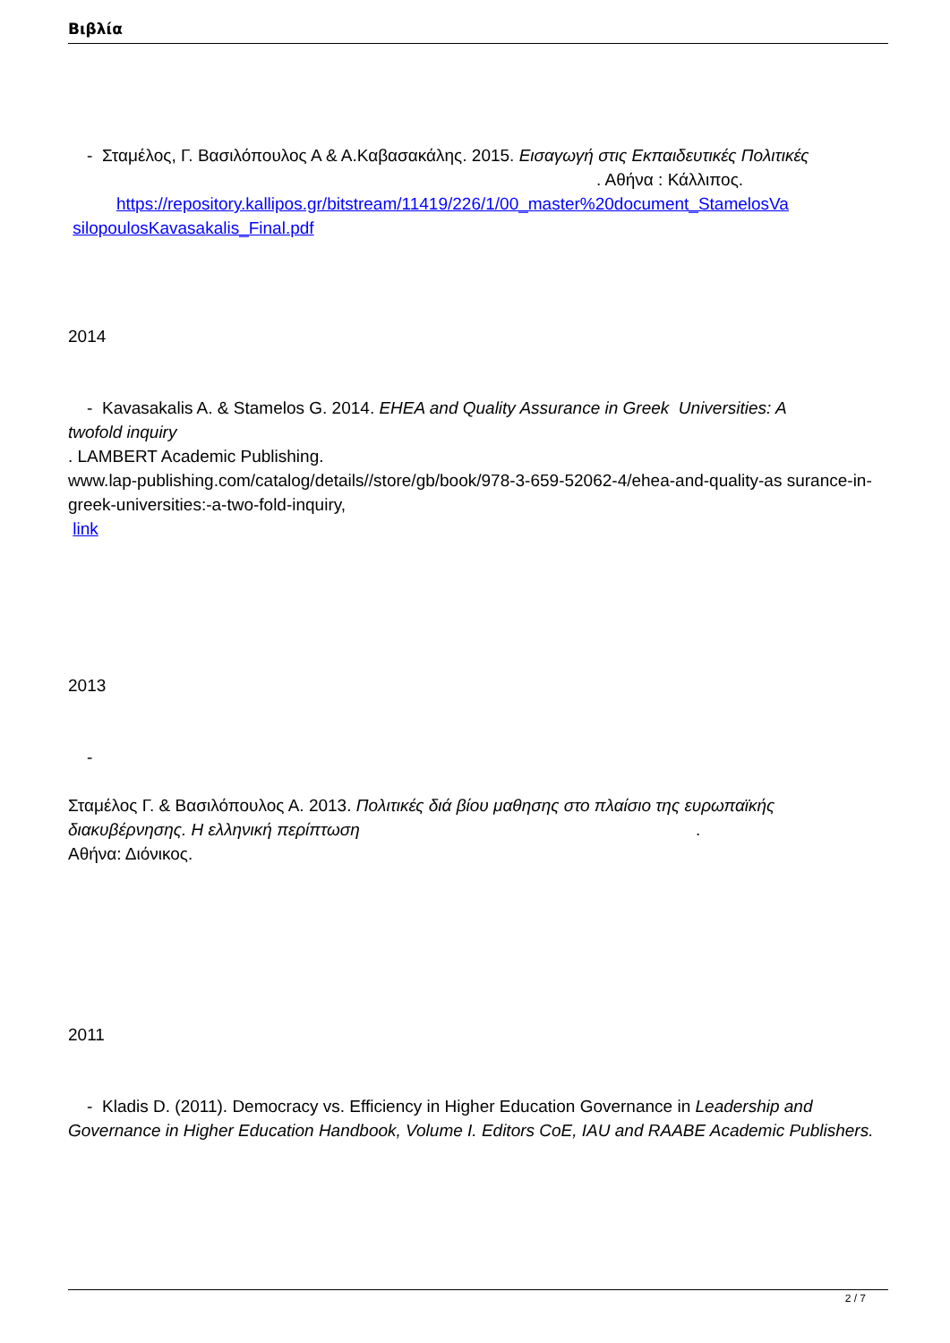Βιβλία
- Σταμέλος, Γ. Βασιλόπουλος Α & Α.Καβασακάλης. 2015. Εισαγωγή στις Εκπαιδευτικές Πολιτικές . Αθήνα : Κάλλιπος.
https://repository.kallipos.gr/bitstream/11419/226/1/00_master%20document_StamelosVa
silopoulosKavasakalis_Final.pdf
2014
- Kavasakalis A. & Stamelos G. 2014. EHEA and Quality Assurance in Greek Universities: A
twofold inquiry
. LAMBERT Academic Publishing.
www.lap-publishing.com/catalog/details//store/gb/book/978-3-659-52062-4/ehea-and-quality-as surance-in-greek-universities:-a-two-fold-inquiry,
link
2013
-
Σταμέλος Γ. & Βασιλόπουλος Α. 2013. Πολιτικές διά βίου μαθησης στο πλαίσιο της ευρωπαϊκής διακυβέρνησης. Η ελληνική περίπτωση .
Αθήνα: Διόνικος.
2011
- Kladis D. (2011). Democracy vs. Efficiency in Higher Education Governance in Leadership and Governance in Higher Education Handbook, Volume I. Editors CoE, IAU and RAABE Academic Publishers.
2 / 7